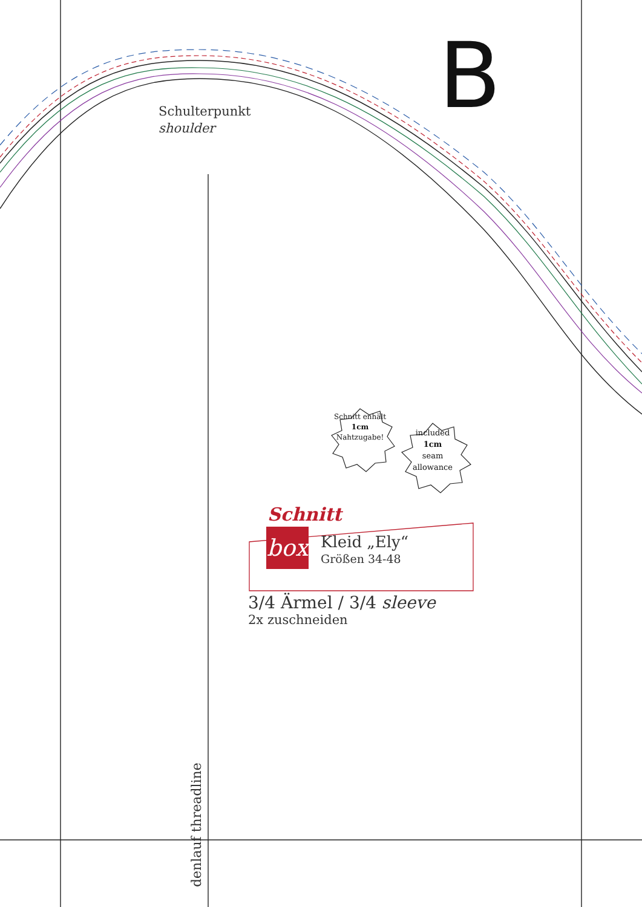B
Schulterpunkt
shoulder
Schnitt enhält
1cm
Nahtzugabe!
included
1cm
seam
allowance
Schnitt
box Kleid „Ely“Größen 34-48
3/4 Ärmel / 3/4 sleeve
2x zuschneiden
denlauf threadline